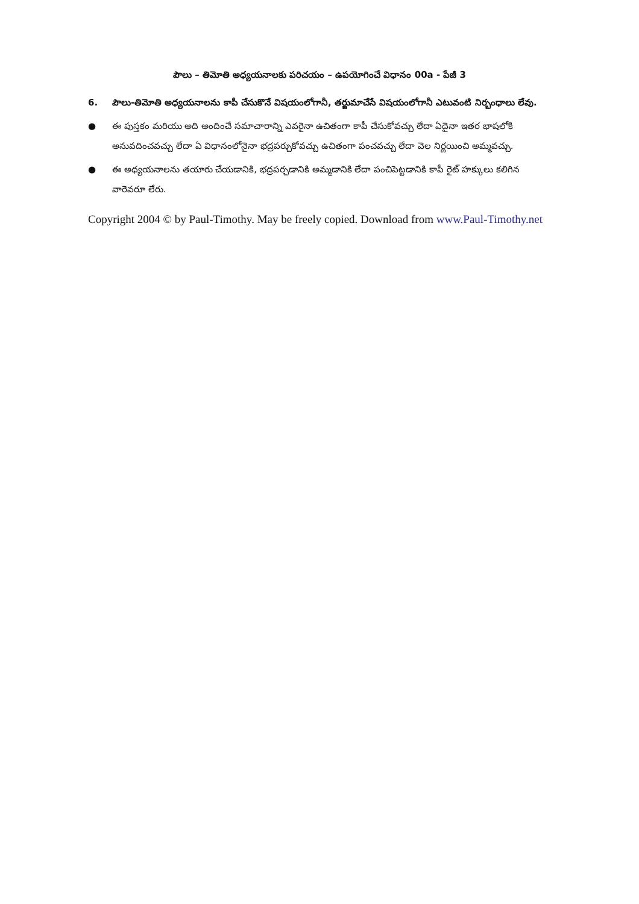పౌలు – తిమోతి అధ్యయనాలకు పరిచయం – ఉపయోగించే విధానం 00a - పేజీ 3
6. పౌలు-తిమోతి అధ్యయనాలను కాపీ చేసుకొనే విషయంలోగానీ, తర్జుమాచేసే విషయంలోగానీ ఎటువంటి నిర్బంధాలు లేవు.
● ఈ పుస్తకం మరియు అది అందించే సమాచారాన్ని ఎవరైనా ఉచితంగా కాపీ చేసుకోవచ్చు లేదా ఏదైనా ఇతర భాషలోకి అనువదించవచ్చు లేదా ఏ విధానంలోనైనా భద్రపర్చుకోవచ్చు ఉచితంగా పంచవచ్చు లేదా వెల నిర్ణయించి అమ్మవచ్చు.
● ఈ అధ్యయనాలను తయారు చేయడానికి, భద్రపర్చడానికి అమ్మడానికి లేదా పంచిపెట్టడానికి కాపీ రైట్ హక్కులు కలిగిన వారెవరూ లేరు.
Copyright 2004 © by Paul-Timothy. May be freely copied. Download from www.Paul-Timothy.net